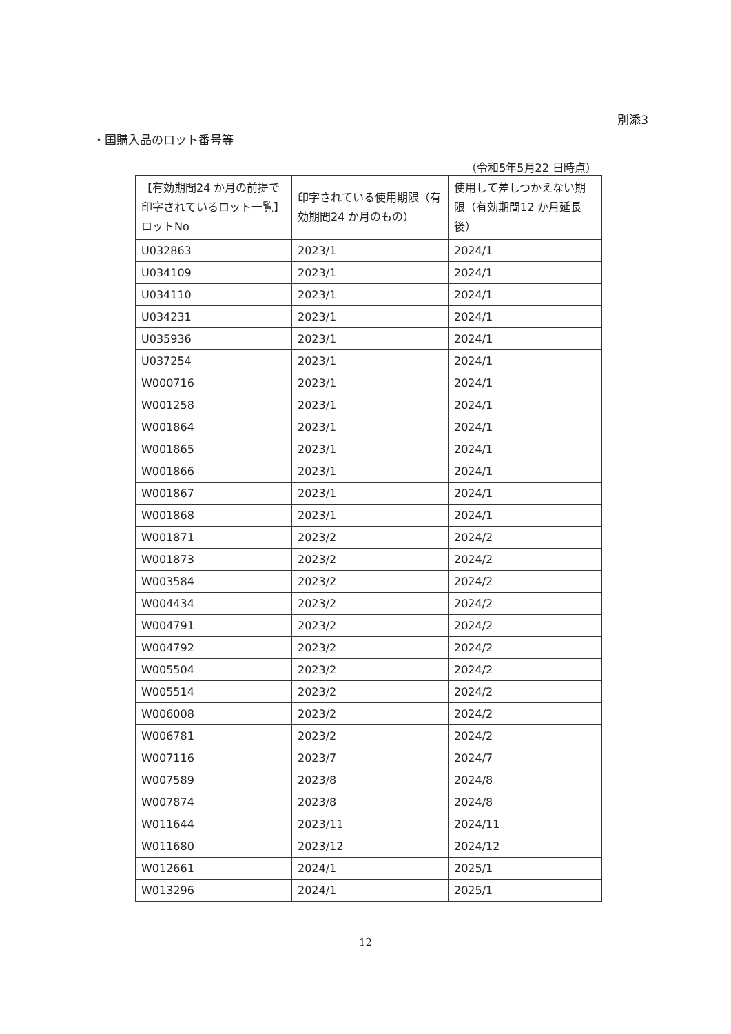別添3
・国購入品のロット番号等
（令和5年5月22 日時点）
| 【有効期間24 か月の前提で印字されているロット一覧】ロットNo | 印字されている使用期限（有効期間24 か月のもの） | 使用して差しつかえない期限（有効期間12 か月延長後） |
| --- | --- | --- |
| U032863 | 2023/1 | 2024/1 |
| U034109 | 2023/1 | 2024/1 |
| U034110 | 2023/1 | 2024/1 |
| U034231 | 2023/1 | 2024/1 |
| U035936 | 2023/1 | 2024/1 |
| U037254 | 2023/1 | 2024/1 |
| W000716 | 2023/1 | 2024/1 |
| W001258 | 2023/1 | 2024/1 |
| W001864 | 2023/1 | 2024/1 |
| W001865 | 2023/1 | 2024/1 |
| W001866 | 2023/1 | 2024/1 |
| W001867 | 2023/1 | 2024/1 |
| W001868 | 2023/1 | 2024/1 |
| W001871 | 2023/2 | 2024/2 |
| W001873 | 2023/2 | 2024/2 |
| W003584 | 2023/2 | 2024/2 |
| W004434 | 2023/2 | 2024/2 |
| W004791 | 2023/2 | 2024/2 |
| W004792 | 2023/2 | 2024/2 |
| W005504 | 2023/2 | 2024/2 |
| W005514 | 2023/2 | 2024/2 |
| W006008 | 2023/2 | 2024/2 |
| W006781 | 2023/2 | 2024/2 |
| W007116 | 2023/7 | 2024/7 |
| W007589 | 2023/8 | 2024/8 |
| W007874 | 2023/8 | 2024/8 |
| W011644 | 2023/11 | 2024/11 |
| W011680 | 2023/12 | 2024/12 |
| W012661 | 2024/1 | 2025/1 |
| W013296 | 2024/1 | 2025/1 |
12